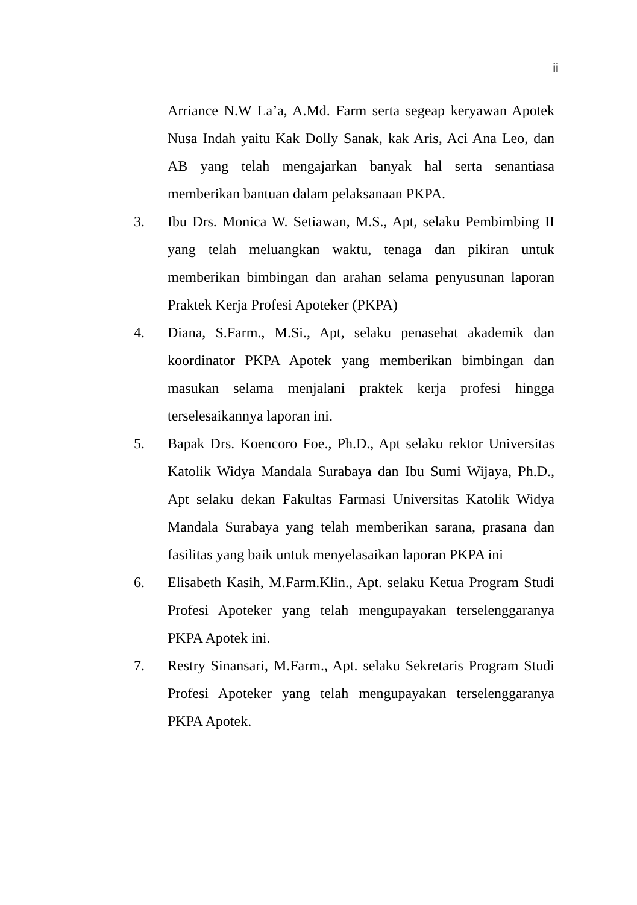ii
Arriance N.W La’a, A.Md. Farm serta segeap keryawan Apotek Nusa Indah yaitu Kak Dolly Sanak, kak Aris, Aci Ana Leo, dan AB yang telah mengajarkan banyak hal serta senantiasa memberikan bantuan dalam pelaksanaan PKPA.
3. Ibu Drs. Monica W. Setiawan, M.S., Apt, selaku Pembimbing II yang telah meluangkan waktu, tenaga dan pikiran untuk memberikan bimbingan dan arahan selama penyusunan laporan Praktek Kerja Profesi Apoteker (PKPA)
4. Diana, S.Farm., M.Si., Apt, selaku penasehat akademik dan koordinator PKPA Apotek yang memberikan bimbingan dan masukan selama menjalani praktek kerja profesi hingga terselesaikannya laporan ini.
5. Bapak Drs. Koencoro Foe., Ph.D., Apt selaku rektor Universitas Katolik Widya Mandala Surabaya dan Ibu Sumi Wijaya, Ph.D., Apt selaku dekan Fakultas Farmasi Universitas Katolik Widya Mandala Surabaya yang telah memberikan sarana, prasana dan fasilitas yang baik untuk menyelasaikan laporan PKPA ini
6. Elisabeth Kasih, M.Farm.Klin., Apt. selaku Ketua Program Studi Profesi Apoteker yang telah mengupayakan terselenggaranya PKPA Apotek ini.
7. Restry Sinansari, M.Farm., Apt. selaku Sekretaris Program Studi Profesi Apoteker yang telah mengupayakan terselenggaranya PKPA Apotek.